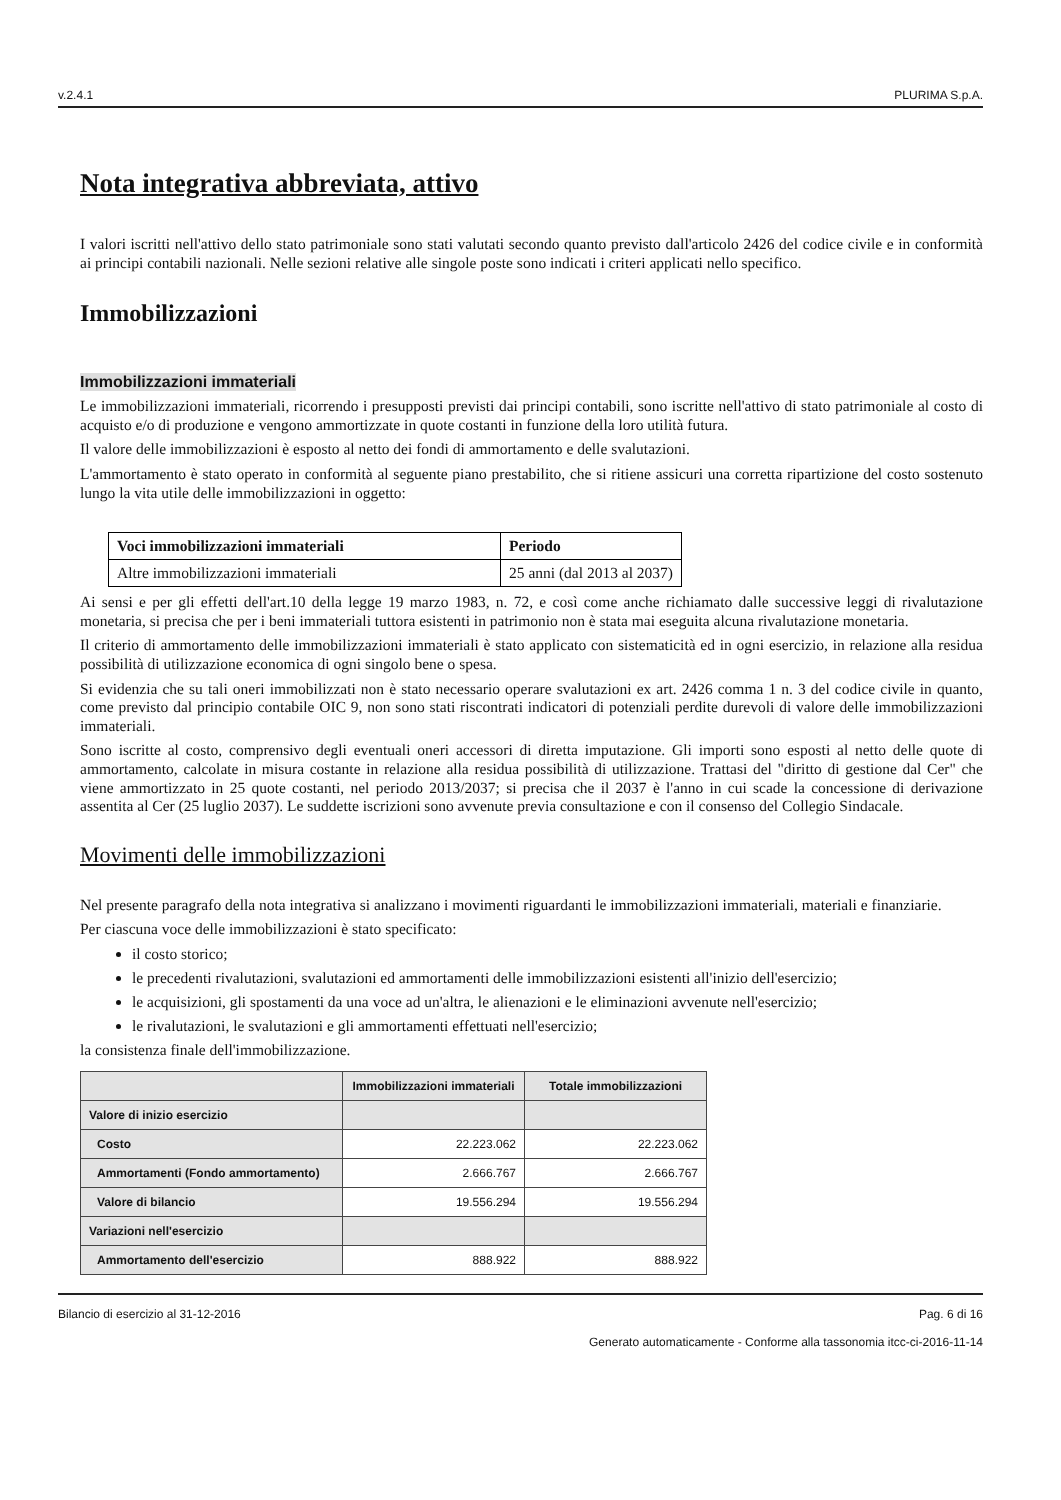v.2.4.1 PLURIMA S.p.A.
Nota integrativa abbreviata, attivo
I valori iscritti nell'attivo dello stato patrimoniale sono stati valutati secondo quanto previsto dall'articolo 2426 del codice civile e in conformità ai principi contabili nazionali. Nelle sezioni relative alle singole poste sono indicati i criteri applicati nello specifico.
Immobilizzazioni
Immobilizzazioni immateriali
Le immobilizzazioni immateriali, ricorrendo i presupposti previsti dai principi contabili, sono iscritte nell'attivo di stato patrimoniale al costo di acquisto e/o di produzione e vengono ammortizzate in quote costanti in funzione della loro utilità futura.
Il valore delle immobilizzazioni è esposto al netto dei fondi di ammortamento e delle svalutazioni.
L'ammortamento è stato operato in conformità al seguente piano prestabilito, che si ritiene assicuri una corretta ripartizione del costo sostenuto lungo la vita utile delle immobilizzazioni in oggetto:
| Voci immobilizzazioni immateriali | Periodo |
| --- | --- |
| Altre immobilizzazioni immateriali | 25 anni (dal 2013 al 2037) |
Ai sensi e per gli effetti dell'art.10 della legge 19 marzo 1983, n. 72, e così come anche richiamato dalle successive leggi di rivalutazione monetaria, si precisa che per i beni immateriali tuttora esistenti in patrimonio non è stata mai eseguita alcuna rivalutazione monetaria.
Il criterio di ammortamento delle immobilizzazioni immateriali è stato applicato con sistematicità ed in ogni esercizio, in relazione alla residua possibilità di utilizzazione economica di ogni singolo bene o spesa.
Si evidenzia che su tali oneri immobilizzati non è stato necessario operare svalutazioni ex art. 2426 comma 1 n. 3 del codice civile in quanto, come previsto dal principio contabile OIC 9, non sono stati riscontrati indicatori di potenziali perdite durevoli di valore delle immobilizzazioni immateriali.
Sono iscritte al costo, comprensivo degli eventuali oneri accessori di diretta imputazione. Gli importi sono esposti al netto delle quote di ammortamento, calcolate in misura costante in relazione alla residua possibilità di utilizzazione. Trattasi del "diritto di gestione dal Cer" che viene ammortizzato in 25 quote costanti, nel periodo 2013/2037; si precisa che il 2037 è l'anno in cui scade la concessione di derivazione assentita al Cer (25 luglio 2037). Le suddette iscrizioni sono avvenute previa consultazione e con il consenso del Collegio Sindacale.
Movimenti delle immobilizzazioni
Nel presente paragrafo della nota integrativa si analizzano i movimenti riguardanti le immobilizzazioni immateriali, materiali e finanziarie.
Per ciascuna voce delle immobilizzazioni è stato specificato:
il costo storico;
le precedenti rivalutazioni, svalutazioni ed ammortamenti delle immobilizzazioni esistenti all'inizio dell'esercizio;
le acquisizioni, gli spostamenti da una voce ad un'altra, le alienazioni e le eliminazioni avvenute nell'esercizio;
le rivalutazioni, le svalutazioni e gli ammortamenti effettuati nell'esercizio;
la consistenza finale dell'immobilizzazione.
| | Immobilizzazioni immateriali | Totale immobilizzazioni |
| --- | --- | --- |
| Valore di inizio esercizio | | |
| Costo | 22.223.062 | 22.223.062 |
| Ammortamenti (Fondo ammortamento) | 2.666.767 | 2.666.767 |
| Valore di bilancio | 19.556.294 | 19.556.294 |
| Variazioni nell'esercizio | | |
| Ammortamento dell'esercizio | 888.922 | 888.922 |
Bilancio di esercizio al 31-12-2016 Pag. 6 di 16
Generato automaticamente - Conforme alla tassonomia itcc-ci-2016-11-14